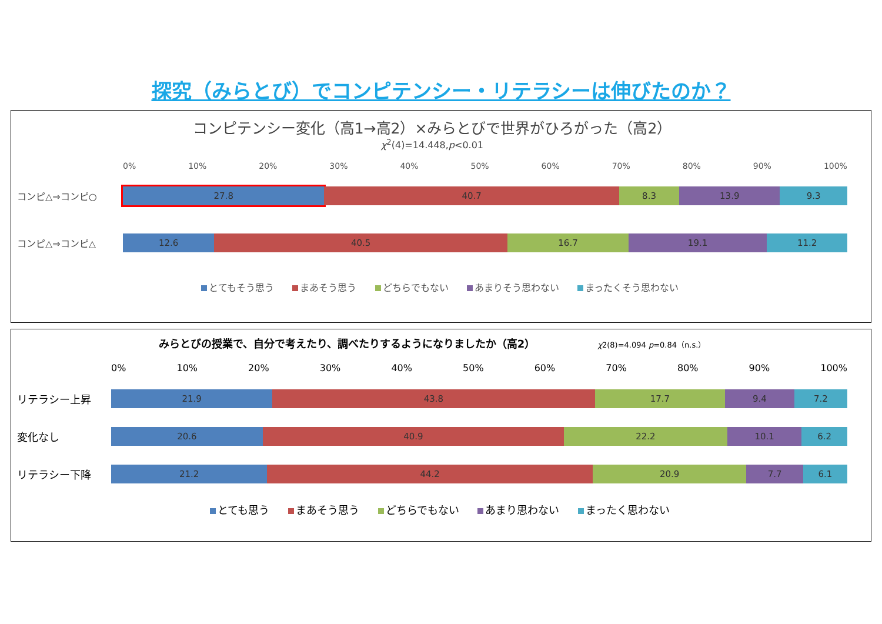探究（みらとび）でコンピテンシー・リテラシーは伸びたのか？
コンピテンシー変化（高1→高2）×みらとびで世界がひろがった（高2）
χ<sup>2</sup>(4)=14.448,p<0.01
0% 10% 20% 30% 40% 50% 60% 70% 80% 90% 100%
コンピ△⇒コンピ○
27.8 40.7 8.3 13.9 9.3
コンピ△⇒コンピ△
12.6 40.5 16.7 19.1 11.2
とてもそう思う まあそう思う どちらでもない あまりそう思わない まったくそう思わない
みらとびの授業で、自分で考えたり、調べたりするようになりましたか（高2） χ2(8)=4.094 p=0.84（n.s.）
0% 10% 20% 30% 40% 50% 60% 70% 80% 90% 100%
リテラシー上昇
21.9 43.8 17.7 9.4 7.2
変化なし
20.6 40.9 22.2 10.1 6.2
リテラシー下降
21.2 44.2 20.9 7.7 6.1
とても思う まあそう思う どちらでもない あまり思わない まったく思わない